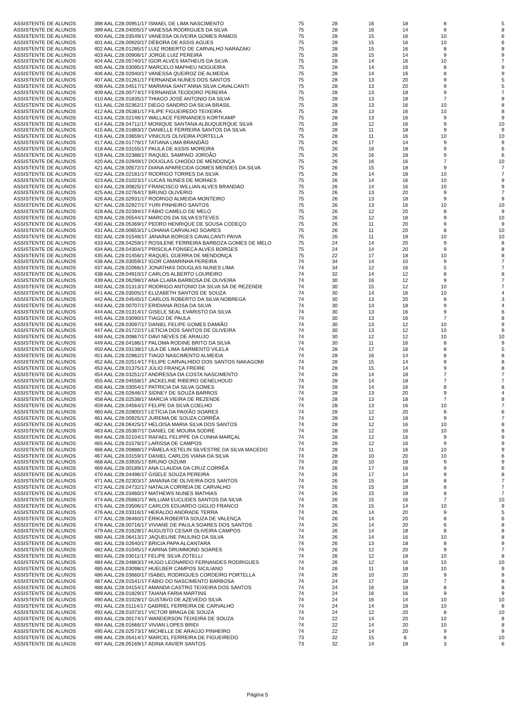| ASSISTENTE DE ALUNOS | 398 AAL.C28.00951/17 ISMAEL DE LIMA NASCIMENTO | 75 | 28 | 16 | 18 | 8 | 5 |
| ASSISTENTE DE ALUNOS | 399 AAL.C28.04005/17 VANESSA RODRIGUES DA SILVA | 75 | 28 | 16 | 14 | 9 | 8 |
| ASSISTENTE DE ALUNOS | 400 AAL.C28.03549/17 VANESSA OLIVEIRA GOMES RAMOS | 75 | 28 | 15 | 16 | 10 | 6 |
| ASSISTENTE DE ALUNOS | 401 AAL.C28.00920/17 DÉBORA DE ASSIS AGUES | 75 | 28 | 15 | 16 | 10 | 6 |
| ASSISTENTE DE ALUNOS | 402 AAL.C28.01285/17 LUIZ ROBERTO DE CARVALHO NARAZAKI | 75 | 28 | 15 | 16 | 8 | 8 |
| ASSISTENTE DE ALUNOS | 403 AAL.C28.00906/17 JORGE LUIZ PEREIRA | 75 | 28 | 15 | 14 | 9 | 9 |
| ASSISTENTE DE ALUNOS | 404 AAL.C28.05740/17 IGOR ALVES MATHEUS DA SILVA | 75 | 28 | 14 | 16 | 10 | 7 |
| ASSISTENTE DE ALUNOS | 405 AAL.C28.03095/17 MARCELO MAPHEU NOGUEIRA | 75 | 28 | 14 | 16 | 8 | 9 |
| ASSISTENTE DE ALUNOS | 406 AAL.C28.02940/17 VANESSA QUEIROZ DE ALMEIDA | 75 | 28 | 14 | 16 | 8 | 9 |
| ASSISTENTE DE ALUNOS | 407 AAL.C28.01261/17 FERNANDA NUNES DOS SANTOS | 75 | 28 | 13 | 20 | 9 | 5 |
| ASSISTENTE DE ALUNOS | 408 AAL.C28.04517/17 MARIANA SANT'ANNA SILVA CAVALCANTI | 75 | 28 | 13 | 20 | 9 | 5 |
| ASSISTENTE DE ALUNOS | 409 AAL.C28.00774/17 FERNANDA TEODORO PEREIRA | 75 | 28 | 13 | 18 | 9 | 7 |
| ASSISTENTE DE ALUNOS | 410 AAL.C28.01835/17 THIAGO JOSÉ ANTONIO DA SILVA | 75 | 28 | 13 | 18 | 7 | 9 |
| ASSISTENTE DE ALUNOS | 411 AAL.C28.02362/17 DIEGO SANDRO DA SILVA BRASIL | 75 | 28 | 13 | 16 | 10 | 8 |
| ASSISTENTE DE ALUNOS | 412 AAL.C28.05381/17 FILIPE FIGUEIREDO TEIXEIRA | 75 | 28 | 13 | 16 | 10 | 8 |
| ASSISTENTE DE ALUNOS | 413 AAL.C28.02146/17 WALLACE FERNANDES KORTKAMP | 75 | 28 | 13 | 16 | 9 | 9 |
| ASSISTENTE DE ALUNOS | 414 AAL.C28.04711/17 MONIQUE SANTANA ALBUQUERQUE SILVA | 75 | 28 | 12 | 16 | 9 | 10 |
| ASSISTENTE DE ALUNOS | 415 AAL.C28.01883/17 DANIELLE FERREIRA SANTOS DA SILVA | 75 | 28 | 11 | 18 | 9 | 9 |
| ASSISTENTE DE ALUNOS | 416 AAL.C28.03659/17 VINICIUS OLIVEIRA PORTELLA | 75 | 28 | 11 | 16 | 10 | 10 |
| ASSISTENTE DE ALUNOS | 417 AAL.C28.01776/17 TATIANA LIMA BRANDÃO | 75 | 26 | 17 | 14 | 9 | 9 |
| ASSISTENTE DE ALUNOS | 418 AAL.C28.03155/17 PAULA DE ASSIS MOREIRA | 75 | 26 | 16 | 18 | 9 | 6 |
| ASSISTENTE DE ALUNOS | 419 AAL.C28.02388/17 RAQUEL SAMPAIO JORDÃO | 75 | 26 | 16 | 18 | 9 | 6 |
| ASSISTENTE DE ALUNOS | 420 AAL.C28.02949/17 DOUGLAS CHIODO DE MENDONÇA | 75 | 26 | 16 | 16 | 7 | 10 |
| ASSISTENTE DE ALUNOS | 421 AAL.C28.00572/17 DIANA APARECIDA GOMES MENDES DA SILVA | 75 | 26 | 15 | 18 | 9 | 7 |
| ASSISTENTE DE ALUNOS | 422 AAL.C28.02181/17 RODRIGO TORRES DA SILVA | 75 | 26 | 14 | 18 | 10 | 7 |
| ASSISTENTE DE ALUNOS | 423 AAL.C28.01023/17 LUCAS NUNES DE MORAES | 75 | 26 | 14 | 16 | 10 | 9 |
| ASSISTENTE DE ALUNOS | 424 AAL.C28.00825/17 FRANCISCO WILLIAN ALVES BRANDAO | 75 | 26 | 14 | 16 | 10 | 9 |
| ASSISTENTE DE ALUNOS | 425 AAL.C28.02764/17 BRUNO OLIVERIO | 75 | 26 | 13 | 20 | 9 | 7 |
| ASSISTENTE DE ALUNOS | 426 AAL.C28.02931/17 RODRIGO ALMEIDA MONTEIRO | 75 | 26 | 13 | 18 | 9 | 9 |
| ASSISTENTE DE ALUNOS | 427 AAL.C28.02927/17 YURI PINHEIRO SANTOS | 75 | 26 | 13 | 16 | 10 | 10 |
| ASSISTENTE DE ALUNOS | 428 AAL.C28.02394/17 FÁBIO CAMELO DE MELO | 75 | 26 | 12 | 20 | 8 | 9 |
| ASSISTENTE DE ALUNOS | 429 AAL.C28.05544/17 MARCOS DA SILVA ESTEVES | 75 | 26 | 12 | 18 | 9 | 10 |
| ASSISTENTE DE ALUNOS | 430 AAL.C28.05369/17 PEDRO HENRIQUE DE SOUSA CODEÇO | 75 | 26 | 11 | 20 | 9 | 9 |
| ASSISTENTE DE ALUNOS | 431 AAL.C28.00653/17 LOHANA CARVALHO SOARES | 75 | 26 | 11 | 20 | 8 | 10 |
| ASSISTENTE DE ALUNOS | 432 AAL.C28.01548/17 JANAÍNA BORGES CAVALCANTI PAIVA | 75 | 26 | 11 | 18 | 10 | 10 |
| ASSISTENTE DE ALUNOS | 433 AAL.C28.04259/17 ROSILENE FERREIRA BARBOZA GOMES DE MELO | 75 | 24 | 14 | 20 | 9 | 8 |
| ASSISTENTE DE ALUNOS | 434 AAL.C28.04304/17 PRISCILA FONSECA ALVES BORGES | 75 | 24 | 14 | 20 | 9 | 8 |
| ASSISTENTE DE ALUNOS | 435 AAL.C28.01456/17 RAQUEL GUERRA DE MENDONÇA | 75 | 22 | 17 | 18 | 10 | 8 |
| ASSISTENTE DE ALUNOS | 436 AAL.C28.03059/17 IGOR CAMARINHA PEREIRA | 74 | 34 | 14 | 10 | 9 | 7 |
| ASSISTENTE DE ALUNOS | 437 AAL.C28.02066/17 JONATHAS DOUGLAS NUNES LIMA | 74 | 34 | 12 | 16 | 5 | 7 |
| ASSISTENTE DE ALUNOS | 438 AAL.C28.04910/17 CARLOS ALBERTO LOUREIRO | 74 | 32 | 14 | 12 | 8 | 8 |
| ASSISTENTE DE ALUNOS | 439 AAL.C28.06298/17 ANA CLARA BARBOSA DE OLIVEIRA | 74 | 30 | 16 | 12 | 9 | 7 |
| ASSISTENTE DE ALUNOS | 440 AAL.C28.01313/17 RODRIGO ANTONIO DA SILVA SÁ DE REZENDE | 74 | 30 | 15 | 12 | 10 | 7 |
| ASSISTENTE DE ALUNOS | 441 AAL.C28.03505/17 ELIZABETH SANTOS DE SOUZA | 74 | 30 | 14 | 16 | 10 | 4 |
| ASSISTENTE DE ALUNOS | 442 AAL.C28.04545/17 CARLOS ROBERTO DA SILVA NOBREGA | 74 | 30 | 13 | 20 | 8 | 3 |
| ASSISTENTE DE ALUNOS | 443 AAL.C28.00707/17 ERIDIANA ROSA DA SILVA | 74 | 30 | 13 | 18 | 9 | 4 |
| ASSISTENTE DE ALUNOS | 444 AAL.C28.01314/17 GISELE SEAL EVARISTO DA SILVA | 74 | 30 | 13 | 16 | 9 | 6 |
| ASSISTENTE DE ALUNOS | 445 AAL.C28.03090/17 TIAGO DE PAULA | 74 | 30 | 13 | 16 | 7 | 8 |
| ASSISTENTE DE ALUNOS | 446 AAL.C28.03097/17 DANIEL FELIPE GOMES DAMIÃO | 74 | 30 | 13 | 12 | 10 | 9 |
| ASSISTENTE DE ALUNOS | 447 AAL.C28.01722/17 LETÍCIA DOS SANTOS DE OLIVEIRA | 74 | 30 | 13 | 12 | 10 | 9 |
| ASSISTENTE DE ALUNOS | 448 AAL.C28.00867/17 DAVI NEVES DE ARAUJO | 74 | 30 | 12 | 12 | 10 | 10 |
| ASSISTENTE DE ALUNOS | 449 AAL.C28.04186/17 PALOMA RODINE BRITO DA SILVA | 74 | 30 | 11 | 16 | 8 | 9 |
| ASSISTENTE DE ALUNOS | 450 AAL.C28.03138/17 ULA DE LIMA SARMENTO VILELA | 74 | 28 | 17 | 16 | 8 | 5 |
| ASSISTENTE DE ALUNOS | 451 AAL.C28.02862/17 TIAGO NASCIMENTO ALMEIDA | 74 | 28 | 16 | 14 | 8 | 8 |
| ASSISTENTE DE ALUNOS | 452 AAL.C28.02514/17 FELIPE CARVALHIDO DOS SANTOS NAKAGOMI | 74 | 28 | 15 | 14 | 9 | 8 |
| ASSISTENTE DE ALUNOS | 453 AAL.C28.01375/17 JÚLIO FRANÇA FREIRE | 74 | 28 | 15 | 14 | 9 | 8 |
| ASSISTENTE DE ALUNOS | 454 AAL.C28.03251/17 ANDRESSA DA COSTA NASCIMENTO | 74 | 28 | 14 | 18 | 7 | 7 |
| ASSISTENTE DE ALUNOS | 455 AAL.C28.04558/17 JACKELINE RIBEIRO GENELHOUD | 74 | 28 | 14 | 18 | 7 | 7 |
| ASSISTENTE DE ALUNOS | 456 AAL.C28.03054/17 PATRICIA DA SILVA GOMES | 74 | 28 | 14 | 16 | 8 | 8 |
| ASSISTENTE DE ALUNOS | 457 AAL.C28.02646/17 SIDNEY DE SOUZA BARROS | 74 | 28 | 13 | 20 | 9 | 4 |
| ASSISTENTE DE ALUNOS | 458 AAL.C28.02538/17 MARCIA VIEIRA DE REZENDE | 74 | 28 | 13 | 18 | 7 | 8 |
| ASSISTENTE DE ALUNOS | 459 AAL.C28.04564/17 FELIPE DA SILVA COELHO | 74 | 28 | 13 | 16 | 10 | 7 |
| ASSISTENTE DE ALUNOS | 460 AAL.C28.02800/17 LETÍCIA DA PAIXÃO SOARES | 74 | 28 | 12 | 20 | 8 | 6 |
| ASSISTENTE DE ALUNOS | 461 AAL.C28.00925/17 JUREMA DE SOUZA CORRÊA | 74 | 28 | 12 | 18 | 9 | 7 |
| ASSISTENTE DE ALUNOS | 462 AAL.C28.06425/17 HELOISA MARIA SILVA DOS SANTOS | 74 | 28 | 12 | 16 | 10 | 8 |
| ASSISTENTE DE ALUNOS | 463 AAL.C28.05387/17 DANIEL DE MOURA SODRÉ | 74 | 28 | 12 | 16 | 10 | 8 |
| ASSISTENTE DE ALUNOS | 464 AAL.C28.02104/17 RAFAEL FELIPPE DA CUNHA MARÇAL | 74 | 28 | 12 | 16 | 9 | 9 |
| ASSISTENTE DE ALUNOS | 465 AAL.C28.01576/17 LARISSA DE CAMPOS | 74 | 28 | 12 | 16 | 9 | 9 |
| ASSISTENTE DE ALUNOS | 466 AAL.C28.00888/17 PÂMELA KETELIN SILVESTRE DA SILVA MACEDO | 74 | 28 | 11 | 16 | 10 | 9 |
| ASSISTENTE DE ALUNOS | 467 AAL.C28.03159/17 DANIEL CARLOS VIANA DA SILVA | 74 | 28 | 10 | 20 | 10 | 6 |
| ASSISTENTE DE ALUNOS | 468 AAL.C28.03935/17 BRUNO OIZUMI | 74 | 28 | 10 | 18 | 9 | 9 |
| ASSISTENTE DE ALUNOS | 469 AAL.C28.00189/17 ANA CLAUDIA DA CRUZ CORRÊA | 74 | 26 | 17 | 16 | 9 | 6 |
| ASSISTENTE DE ALUNOS | 470 AAL.C28.04496/17 GISELE SOUZA PEREIRA | 74 | 26 | 17 | 14 | 9 | 8 |
| ASSISTENTE DE ALUNOS | 471 AAL.C28.02303/17 JANAINA DE OLIVEIRA DOS SANTOS | 74 | 26 | 15 | 18 | 8 | 7 |
| ASSISTENTE DE ALUNOS | 472 AAL.C28.04732/17 NATALIA CORREIA DE CARVALHO | 74 | 26 | 15 | 18 | 8 | 7 |
| ASSISTENTE DE ALUNOS | 473 AAL.C28.03460/17 MATHEWS NUNES MATHIAS | 74 | 26 | 15 | 18 | 8 | 7 |
| ASSISTENTE DE ALUNOS | 474 AAL.C28.05682/17 WILLIAM EUCLIDES SANTOS DA SILVA | 74 | 26 | 15 | 16 | 7 | 10 |
| ASSISTENTE DE ALUNOS | 475 AAL.C28.03506/17 CARLOS EDUARDO GIGLIO FRANCO | 74 | 26 | 15 | 14 | 10 | 9 |
| ASSISTENTE DE ALUNOS | 476 AAL.C28.03316/17 HERALDO ANDRADE TERRA | 74 | 26 | 14 | 20 | 9 | 5 |
| ASSISTENTE DE ALUNOS | 477 AAL.C28.06460/17 ÉRIKA ROBERTA SOUZA DE VALENÇA | 74 | 26 | 14 | 20 | 8 | 6 |
| ASSISTENTE DE ALUNOS | 478 AAL.C28.00716/17 VIVIANE DE PAULA SOARES DOS SANTOS | 74 | 26 | 14 | 20 | 6 | 8 |
| ASSISTENTE DE ALUNOS | 479 AAL.C28.01628/17 AUGUSTO CESAR OLIVEIRA CAMPOS | 74 | 26 | 14 | 18 | 8 | 8 |
| ASSISTENTE DE ALUNOS | 480 AAL.C28.06413/17 JAQUELINE PAULINO DA SILVA | 74 | 26 | 14 | 16 | 10 | 8 |
| ASSISTENTE DE ALUNOS | 481 AAL.C28.02640/17 BRICIA PAPA ALCANTARA | 74 | 26 | 13 | 18 | 8 | 9 |
| ASSISTENTE DE ALUNOS | 482 AAL.C28.01045/17 KARINA DRUMMOND SOARES | 74 | 26 | 12 | 20 | 9 | 7 |
| ASSISTENTE DE ALUNOS | 483 AAL.C28.03011/17 FELIPE SILVA ZOTELLI | 74 | 26 | 12 | 18 | 10 | 8 |
| ASSISTENTE DE ALUNOS | 484 AAL.C28.04883/17 HUGO LEONARDO FERNANDES RODRIGUES | 74 | 26 | 12 | 16 | 10 | 10 |
| ASSISTENTE DE ALUNOS | 485 AAL.C28.03098/17 HUELBER CAMPOS SICILIANO | 74 | 26 | 11 | 18 | 10 | 9 |
| ASSISTENTE DE ALUNOS | 486 AAL.C28.03660/17 ISABEL RODRIGUES CORDEIRO PORTELLA | 74 | 26 | 10 | 20 | 9 | 9 |
| ASSISTENTE DE ALUNOS | 487 AAL.C28.01541/17 FÁBIO DO NASCIMENTO BARBOSA | 74 | 24 | 17 | 18 | 7 | 8 |
| ASSISTENTE DE ALUNOS | 488 AAL.C28.04154/17 AMANDA CASTRO TEIXEIRA DOS SANTOS | 74 | 24 | 16 | 18 | 8 | 8 |
| ASSISTENTE DE ALUNOS | 489 AAL.C28.01829/17 TAIANA FARIA MARTINS | 74 | 24 | 16 | 16 | 9 | 9 |
| ASSISTENTE DE ALUNOS | 490 AAL.C28.01028/17 GUSTAVO DE AZEVEDO SILVA | 74 | 24 | 16 | 14 | 10 | 10 |
| ASSISTENTE DE ALUNOS | 491 AAL.C28.01114/17 GABRIEL FERREIRA DE CARVALHO | 74 | 24 | 14 | 18 | 10 | 8 |
| ASSISTENTE DE ALUNOS | 492 AAL.C28.01073/17 VICTOR BRAGA DE SOUZA | 74 | 24 | 12 | 20 | 8 | 10 |
| ASSISTENTE DE ALUNOS | 493 AAL.C28.00174/17 WANDERSON TEIXEIRA DE SOUZA | 74 | 22 | 14 | 20 | 10 | 8 |
| ASSISTENTE DE ALUNOS | 494 AAL.C28.01666/17 VIVIAN LOPES BRIDI | 74 | 22 | 14 | 20 | 10 | 8 |
| ASSISTENTE DE ALUNOS | 495 AAL.C28.02573/17 MICHELLE DE ARAÚJO PINHEIRO | 74 | 22 | 14 | 20 | 9 | 9 |
| ASSISTENTE DE ALUNOS | 496 AAL.C28.05414/17 MARCEL FERREIRA DE FIGUEIREDO | 73 | 32 | 15 | 8 | 8 | 10 |
| ASSISTENTE DE ALUNOS | 497 AAL.C28.05169/17 ADINA XAVIER SANTOS | 73 | 32 | 14 | 18 | 3 | 6 |
Página 5